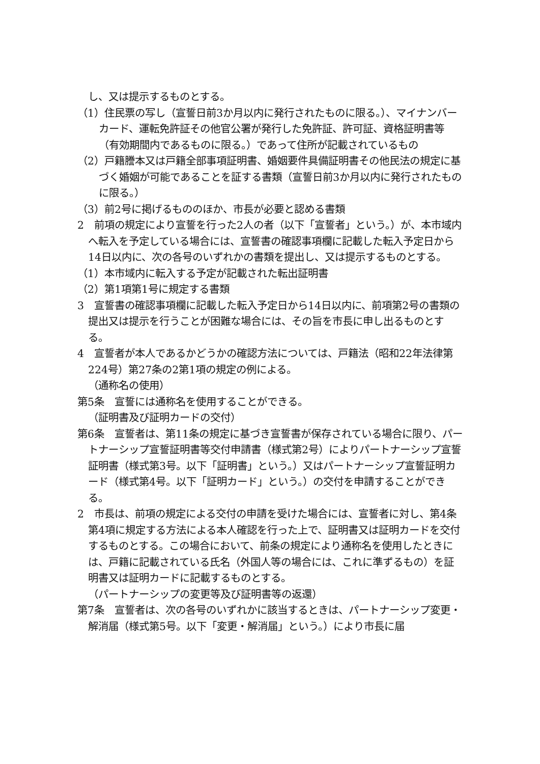し、又は提示するものとする。
（1）住民票の写し（宣誓日前3か月以内に発行されたものに限る。）、マイナンバーカード、運転免許証その他官公署が発行した免許証、許可証、資格証明書等（有効期間内であるものに限る。）であって住所が記載されているもの
（2）戸籍謄本又は戸籍全部事項証明書、婚姻要件具備証明書その他民法の規定に基づく婚姻が可能であることを証する書類（宣誓日前3か月以内に発行されたものに限る。）
（3）前2号に掲げるもののほか、市長が必要と認める書類
2　前項の規定により宣誓を行った2人の者（以下「宣誓者」という。）が、本市域内へ転入を予定している場合には、宣誓書の確認事項欄に記載した転入予定日から14日以内に、次の各号のいずれかの書類を提出し、又は提示するものとする。
（1）本市域内に転入する予定が記載された転出証明書
（2）第1項第1号に規定する書類
3　宣誓書の確認事項欄に記載した転入予定日から14日以内に、前項第2号の書類の提出又は提示を行うことが困難な場合には、その旨を市長に申し出るものとする。
4　宣誓者が本人であるかどうかの確認方法については、戸籍法（昭和22年法律第224号）第27条の2第1項の規定の例による。
（通称名の使用）
第5条　宣誓には通称名を使用することができる。
（証明書及び証明カードの交付）
第6条　宣誓者は、第11条の規定に基づき宣誓書が保存されている場合に限り、パートナーシップ宣誓証明書等交付申請書（様式第2号）によりパートナーシップ宣誓証明書（様式第3号。以下「証明書」という。）又はパートナーシップ宣誓証明カード（様式第4号。以下「証明カード」という。）の交付を申請することができる。
2　市長は、前項の規定による交付の申請を受けた場合には、宣誓者に対し、第4条第4項に規定する方法による本人確認を行った上で、証明書又は証明カードを交付するものとする。この場合において、前条の規定により通称名を使用したときには、戸籍に記載されている氏名（外国人等の場合には、これに準ずるもの）を証明書又は証明カードに記載するものとする。
（パートナーシップの変更等及び証明書等の返還）
第7条　宣誓者は、次の各号のいずれかに該当するときは、パートナーシップ変更・解消届（様式第5号。以下「変更・解消届」という。）により市長に届